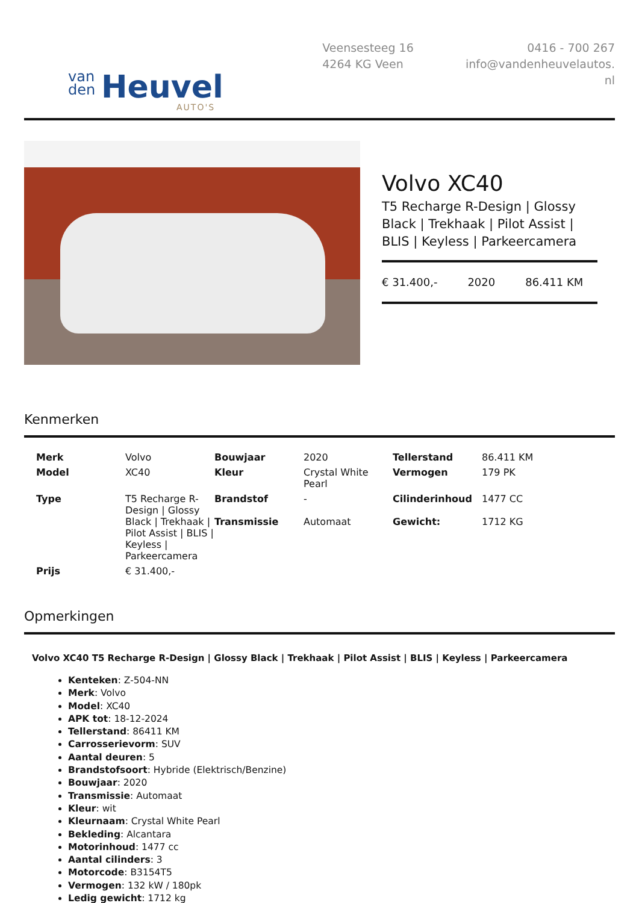van
den
Heuvel
AUTO'S
Veensesteeg 16
4264 KG Veen
0416 - 700 267
info@vandenheuvelautos.
nl
Volvo XC40
T5 Recharge R-Design | Glossy Black | Trekhaak | Pilot Assist | BLIS | Keyless | Parkeercamera
€ 31.400,- 2020 86.411 KM
Kenmerken
| Merk | Volvo | Bouwjaar | 2020 | Tellerstand | 86.411 KM |
| Model | XC40 | Kleur | Crystal White Pearl | Vermogen | 179 PK |
| Type | T5 Recharge R-Design / Glossy Black / Trekhaak / Pilot Assist / BLIS / Keyless / Parkeercamera | Brandstof Transmissie | - Automaat | Cilinderinhoud Gewicht: | 1477 CC 1712 KG |
| Prijs | € 31.400,- | | | | |
Opmerkingen
Volvo XC40 T5 Recharge R-Design | Glossy Black | Trekhaak | Pilot Assist | BLIS | Keyless | Parkeercamera
Kenteken: Z-504-NN
Merk: Volvo
Model: XC40
APK tot: 18-12-2024
Tellerstand: 86411 KM
Carrosserievorm: SUV
Aantal deuren: 5
Brandstofsoort: Hybride (Elektrisch/Benzine)
Bouwjaar: 2020
Transmissie: Automaat
Kleur: wit
Kleurnaam: Crystal White Pearl
Bekleding: Alcantara
Motorinhoud: 1477 cc
Aantal cilinders: 3
Motorcode: B3154T5
Vermogen: 132 kW / 180pk
Ledig gewicht: 1712 kg